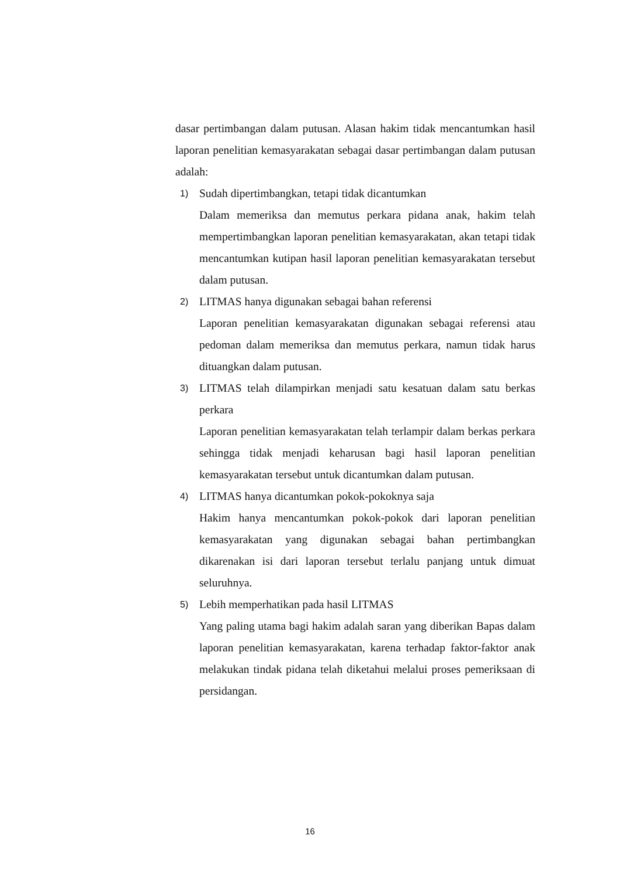dasar pertimbangan dalam putusan. Alasan hakim tidak mencantumkan hasil laporan penelitian kemasyarakatan sebagai dasar pertimbangan dalam putusan adalah:
1)
Sudah dipertimbangkan, tetapi tidak dicantumkan
Dalam memeriksa dan memutus perkara pidana anak, hakim telah mempertimbangkan laporan penelitian kemasyarakatan, akan tetapi tidak mencantumkan kutipan hasil laporan penelitian kemasyarakatan tersebut dalam putusan.
2)
LITMAS hanya digunakan sebagai bahan referensi
Laporan penelitian kemasyarakatan digunakan sebagai referensi atau pedoman dalam memeriksa dan memutus perkara, namun tidak harus dituangkan dalam putusan.
3)
LITMAS telah dilampirkan menjadi satu kesatuan dalam satu berkas perkara
Laporan penelitian kemasyarakatan telah terlampir dalam berkas perkara sehingga tidak menjadi keharusan bagi hasil laporan penelitian kemasyarakatan tersebut untuk dicantumkan dalam putusan.
4)
LITMAS hanya dicantumkan pokok-pokoknya saja
Hakim hanya mencantumkan pokok-pokok dari laporan penelitian kemasyarakatan yang digunakan sebagai bahan pertimbangkan dikarenakan isi dari laporan tersebut terlalu panjang untuk dimuat seluruhnya.
5)
Lebih memperhatikan pada hasil LITMAS
Yang paling utama bagi hakim adalah saran yang diberikan Bapas dalam laporan penelitian kemasyarakatan, karena terhadap faktor-faktor anak melakukan tindak pidana telah diketahui melalui proses pemeriksaan di persidangan.
16